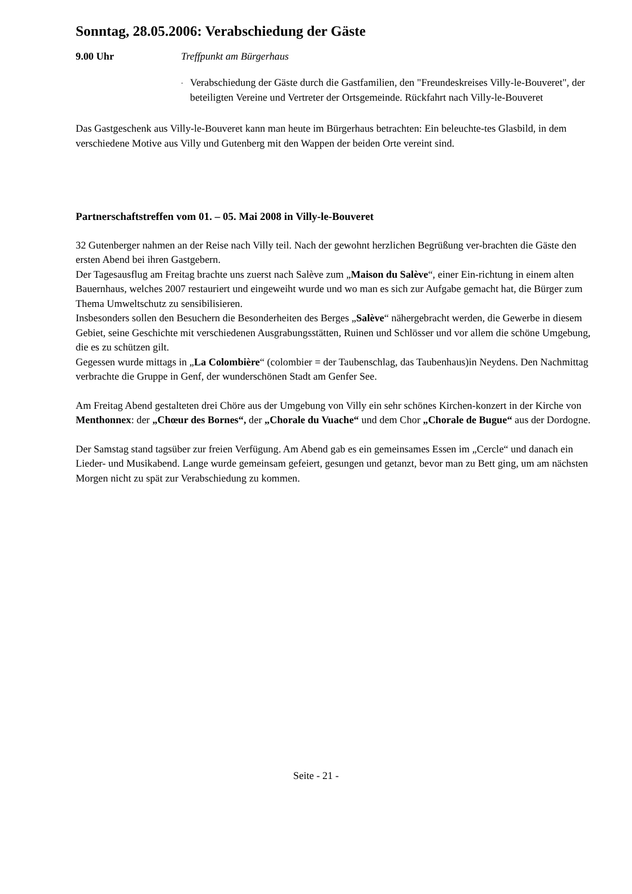Sonntag, 28.05.2006: Verabschiedung der Gäste
9.00 Uhr Treffpunkt am Bürgerhaus
- Verabschiedung der Gäste durch die Gastfamilien, den "Freundeskreises Villy-le-Bouveret", der beteiligten Vereine und Vertreter der Ortsgemeinde. Rückfahrt nach Villy-le-Bouveret
Das Gastgeschenk aus Villy-le-Bouveret kann man heute im Bürgerhaus betrachten: Ein beleuchte-tes Glasbild, in dem verschiedene Motive aus Villy und Gutenberg mit den Wappen der beiden Orte vereint sind.
Partnerschaftstreffen vom 01. – 05. Mai 2008 in Villy-le-Bouveret
32 Gutenberger nahmen an der Reise nach Villy teil. Nach der gewohnt herzlichen Begrüßung ver-brachten die Gäste den ersten Abend bei ihren Gastgebern.
Der Tagesausflug am Freitag brachte uns zuerst nach Salève zum „Maison du Salève“, einer Ein-richtung in einem alten Bauernhaus, welches 2007 restauriert und eingeweiht wurde und wo man es sich zur Aufgabe gemacht hat, die Bürger zum Thema Umweltschutz zu sensibilisieren.
Insbesonders sollen den Besuchern die Besonderheiten des Berges „Salève“ nähergebracht werden, die Gewerbe in diesem Gebiet, seine Geschichte mit verschiedenen Ausgrabungsstätten, Ruinen und Schlösser und vor allem die schöne Umgebung, die es zu schützen gilt.
Gegessen wurde mittags in „La Colombière“ (colombier = der Taubenschlag, das Taubenhaus)in Neydens. Den Nachmittag verbrachte die Gruppe in Genf, der wunderschönen Stadt am Genfer See.
Am Freitag Abend gestalteten drei Chöre aus der Umgebung von Villy ein sehr schönes Kirchen-konzert in der Kirche von Menthonnex: der „Chœur des Bornes“, der „Chorale du Vuache“ und dem Chor „Chorale de Bugue“ aus der Dordogne.
Der Samstag stand tagsüber zur freien Verfügung. Am Abend gab es ein gemeinsames Essen im „Cercle“ und danach ein Lieder- und Musikabend. Lange wurde gemeinsam gefeiert, gesungen und getanzt, bevor man zu Bett ging, um am nächsten Morgen nicht zu spät zur Verabschiedung zu kommen.
Seite - 21 -